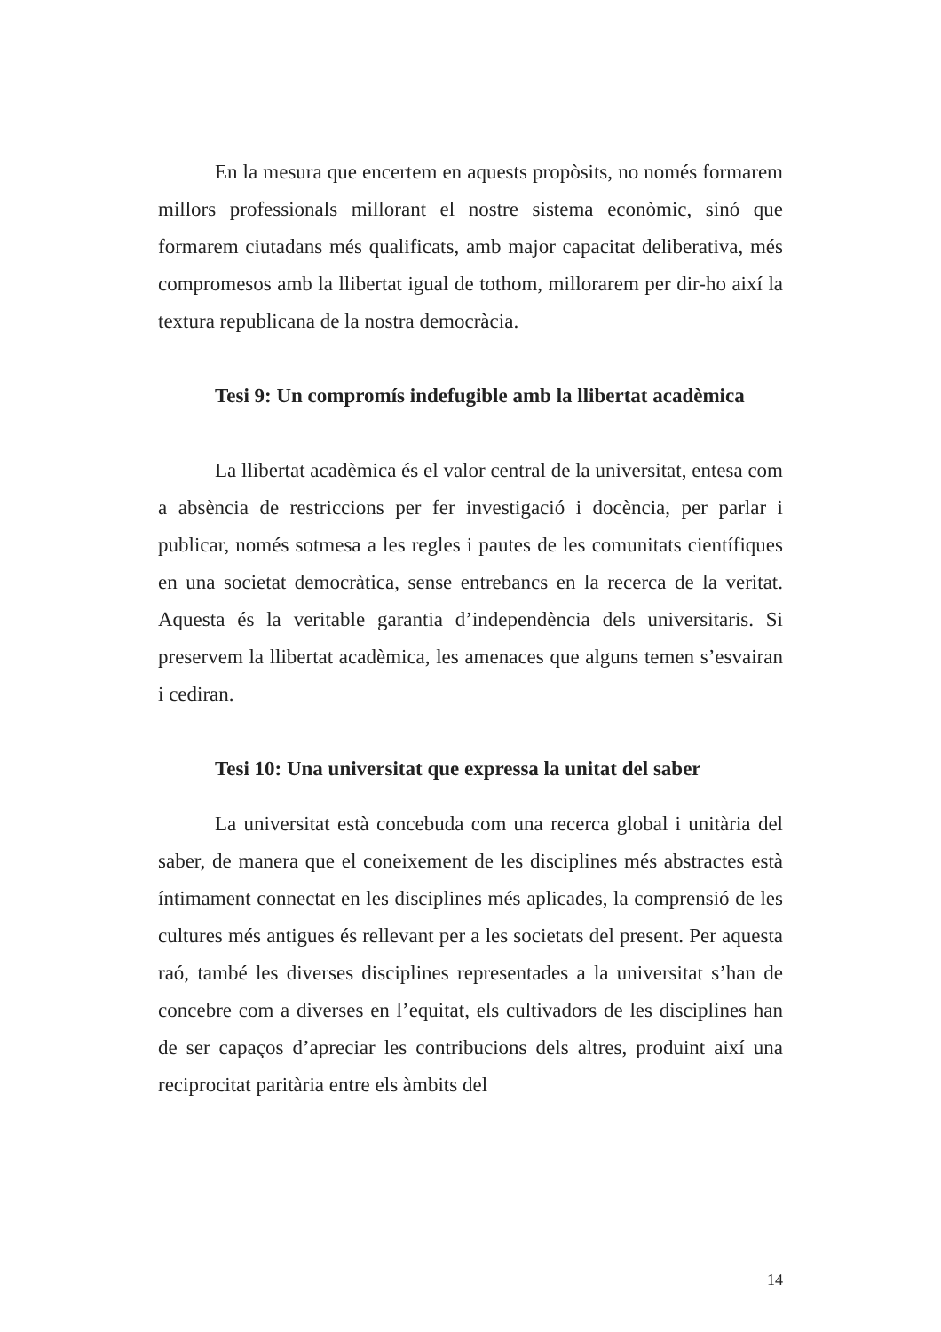En la mesura que encertem en aquests propòsits, no només formarem millors professionals millorant el nostre sistema econòmic, sinó que formarem ciutadans més qualificats, amb major capacitat deliberativa, més compromesos amb la llibertat igual de tothom, millorarem per dir-ho així la textura republicana de la nostra democràcia.
Tesi 9: Un compromís indefugible amb la llibertat acadèmica
La llibertat acadèmica és el valor central de la universitat, entesa com a absència de restriccions per fer investigació i docència, per parlar i publicar, només sotmesa a les regles i pautes de les comunitats científiques en una societat democràtica, sense entrebancs en la recerca de la veritat. Aquesta és la veritable garantia d’independència dels universitaris. Si preservem la llibertat acadèmica, les amenaces que alguns temen s’esvairan i cediran.
Tesi 10: Una universitat que expressa la unitat del saber
La universitat està concebuda com una recerca global i unitària del saber, de manera que el coneixement de les disciplines més abstractes està íntimament connectat en les disciplines més aplicades, la comprensió de les cultures més antigues és rellevant per a les societats del present. Per aquesta raó, també les diverses disciplines representades a la universitat s’han de concebre com a diverses en l’equitat, els cultivadors de les disciplines han de ser capaços d’apreciar les contribucions dels altres, produint així una reciprocitat paritària entre els àmbits del
14